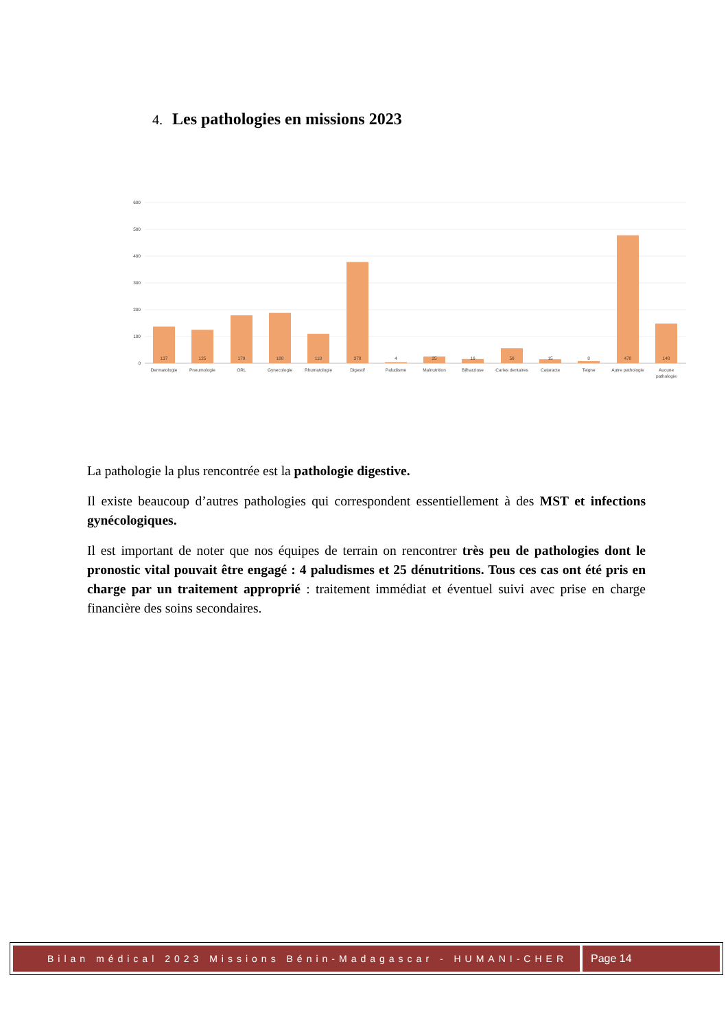4. Les pathologies en missions 2023
600
500
400
300
200
100
0
137
125
179
188
110
378
4
25
16
56
15
8
478
148
Dermatologie
Pneumologie
ORL
Gynecologie
Rhumatologie
Digestif
Paludisme
Malnutrition
Bilharziose
Caries dentaires
Cataracte
Teigne
Autre pathologie
Aucune
pathologie
La pathologie la plus rencontrée est la pathologie digestive.
Il existe beaucoup d’autres pathologies qui correspondent essentiellement à des MST et infections gynécologiques.
Il est important de noter que nos équipes de terrain on rencontrer très peu de pathologies dont le pronostic vital pouvait être engagé : 4 paludismes et 25 dénutritions. Tous ces cas ont été pris en charge par un traitement approprié : traitement immédiat et éventuel suivi avec prise en charge financière des soins secondaires.
Bilan médical 2023 Missions Bénin-Madagascar - HUMANI-CHER
Page 14